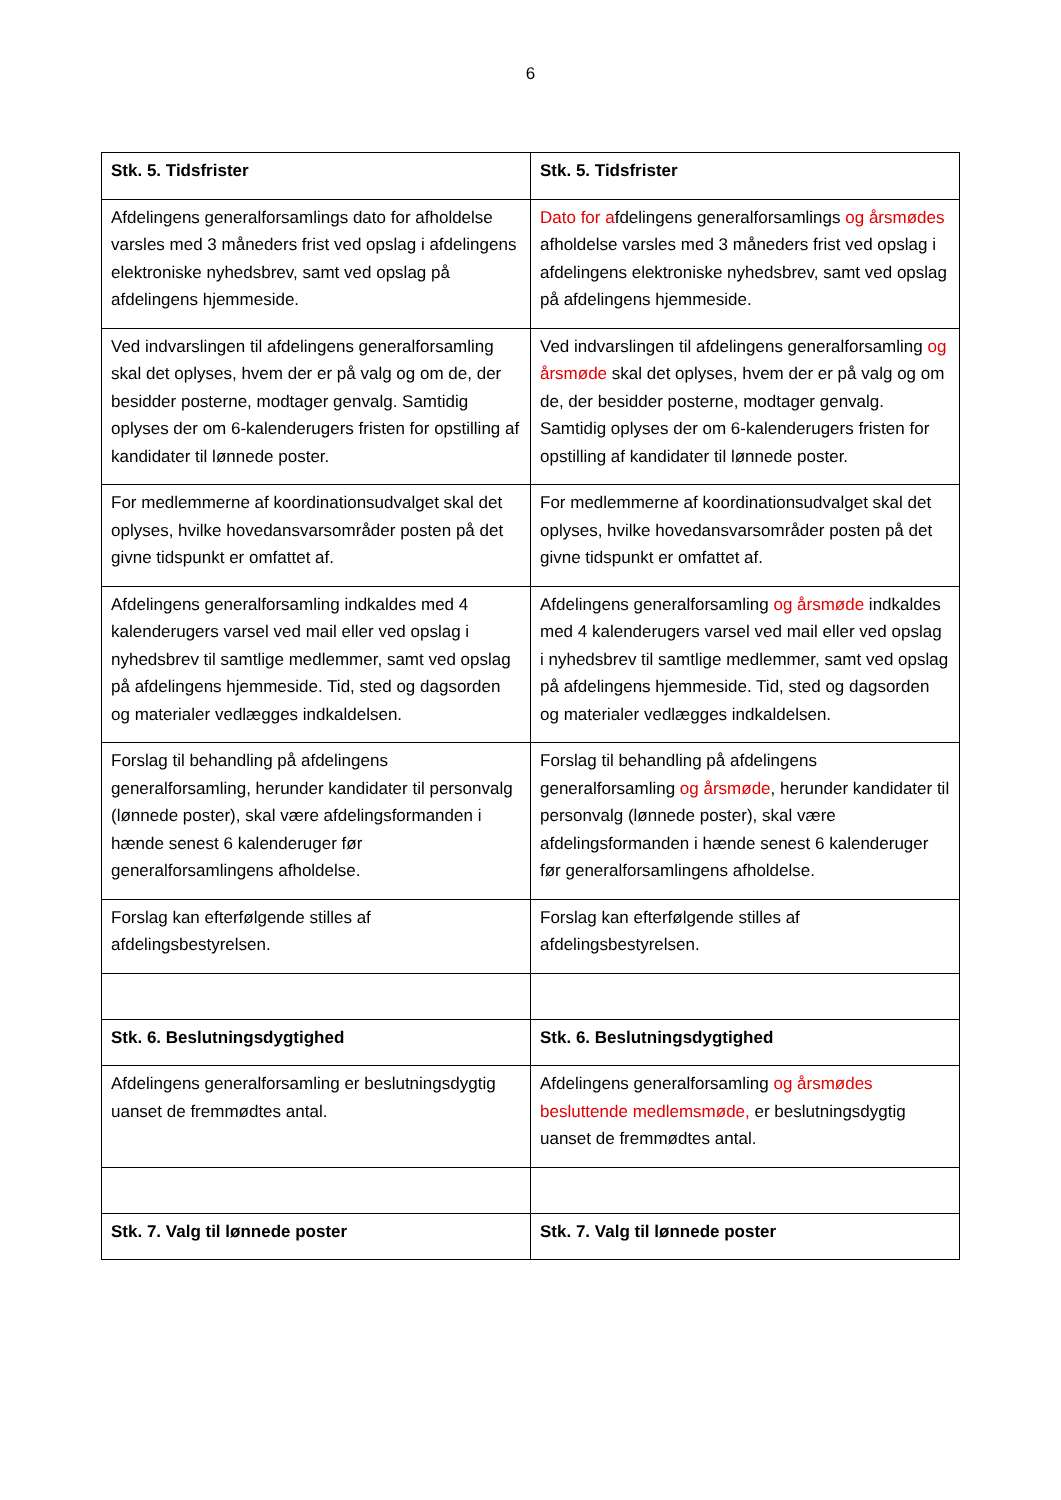6
| Stk. 5. Tidsfrister | Stk. 5. Tidsfrister |
| Afdelingens generalforsamlings dato for afholdelse varsles med 3 måneders frist ved opslag i afdelingens elektroniske nyhedsbrev, samt ved opslag på afdelingens hjemmeside. | Dato for a fdelingens generalforsamlings og årsmødes afholdelse varsles med 3 måneders frist ved opslag i afdelingens elektroniske nyhedsbrev, samt ved opslag på afdelingens hjemmeside. |
| Ved indvarslingen til afdelingens generalforsamling skal det oplyses, hvem der er på valg og om de, der besidder posterne, modtager genvalg. Samtidig oplyses der om 6-kalenderugers fristen for opstilling af kandidater til lønnede poster. | Ved indvarslingen til afdelingens generalforsamling og årsmøde skal det oplyses, hvem der er på valg og om de, der besidder posterne, modtager genvalg. Samtidig oplyses der om 6-kalenderugers fristen for opstilling af kandidater til lønnede poster. |
| For medlemmerne af koordinationsudvalget skal det oplyses, hvilke hovedansvarsområder posten på det givne tidspunkt er omfattet af. | For medlemmerne af koordinationsudvalget skal det oplyses, hvilke hovedansvarsområder posten på det givne tidspunkt er omfattet af. |
| Afdelingens generalforsamling indkaldes med 4 kalenderugers varsel ved mail eller ved opslag i nyhedsbrev til samtlige medlemmer, samt ved opslag på afdelingens hjemmeside. Tid, sted og dagsorden og materialer vedlægges indkaldelsen. | Afdelingens generalforsamling og årsmøde indkaldes med 4 kalenderugers varsel ved mail eller ved opslag i nyhedsbrev til samtlige medlemmer, samt ved opslag på afdelingens hjemmeside. Tid, sted og dagsorden og materialer vedlægges indkaldelsen. |
| Forslag til behandling på afdelingens generalforsamling, herunder kandidater til personvalg (lønnede poster), skal være afdelingsformanden i hænde senest 6 kalenderuger før generalforsamlingens afholdelse. | Forslag til behandling på afdelingens generalforsamling og årsmøde , herunder kandidater til personvalg (lønnede poster), skal være afdelingsformanden i hænde senest 6 kalenderuger før generalforsamlingens afholdelse. |
| Forslag kan efterfølgende stilles af afdelingsbestyrelsen. | Forslag kan efterfølgende stilles af afdelingsbestyrelsen. |
| Stk. 6. Beslutningsdygtighed | Stk. 6. Beslutningsdygtighed |
| Afdelingens generalforsamling er beslutningsdygtig uanset de fremmødtes antal. | Afdelingens generalforsamling og årsmødes besluttende medlemsmøde, er beslutningsdygtig uanset de fremmødtes antal. |
| Stk. 7. Valg til lønnede poster | Stk. 7. Valg til lønnede poster |